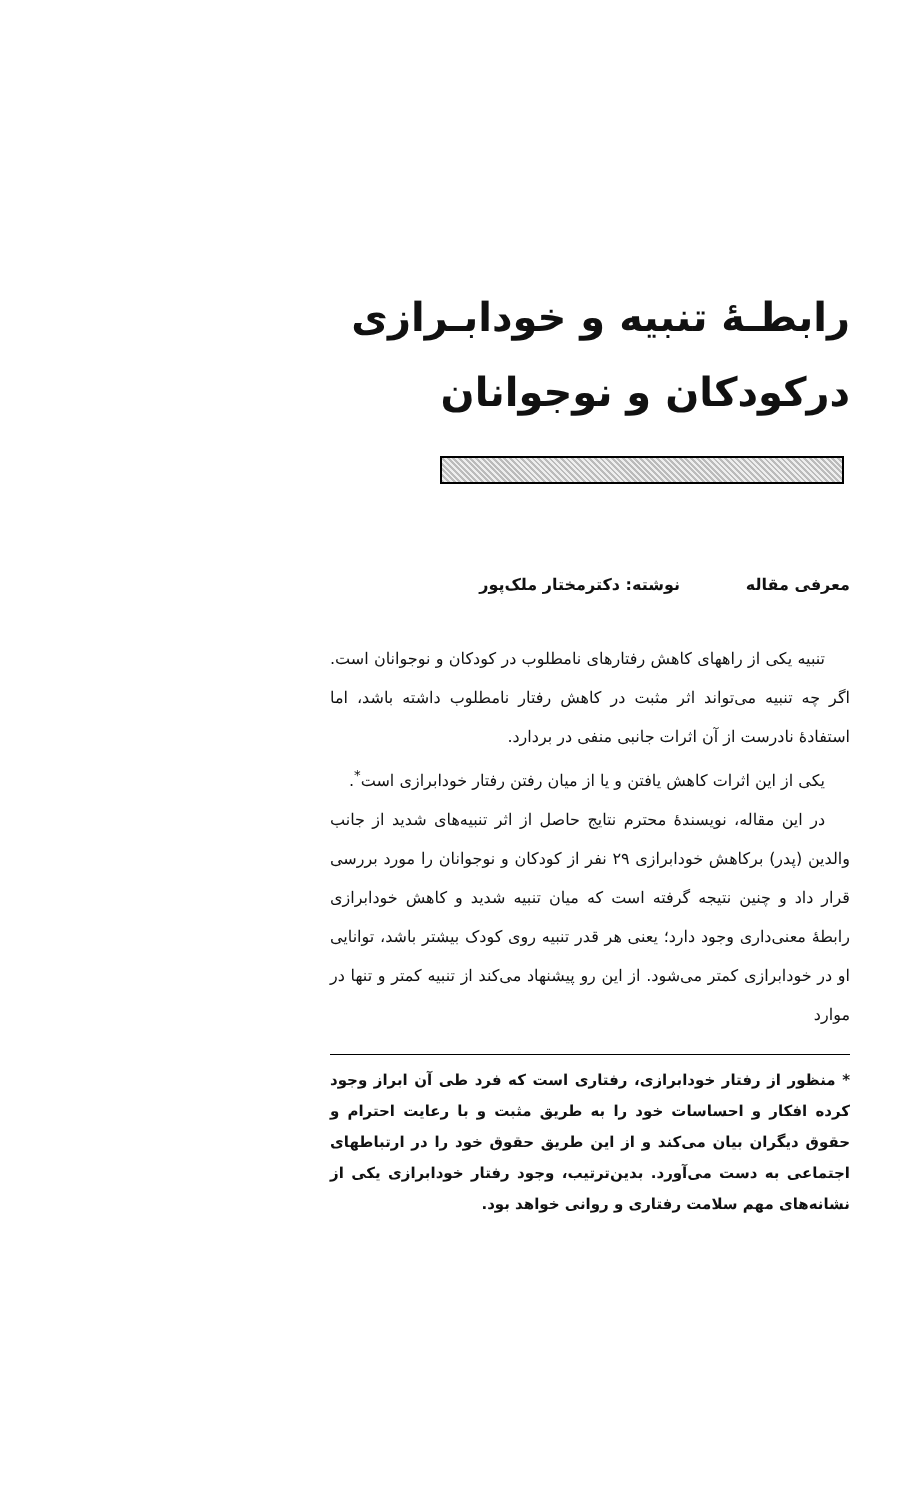رابطـهٔ تنبیه و خودابـرازی
درکودکان و نوجوانان
معرفی مقاله نوشته: دکترمختار ملک‌پور
تنبیه یکی از راههای کاهش رفتارهای نامطلوب در کودکان و نوجوانان است. اگر چه تنبیه می‌تواند اثر مثبت در کاهش رفتار نامطلوب داشته باشد، اما استفادهٔ نادرست از آن اثرات جانبی منفی در بردارد.
یکی از این اثرات کاهش یافتن و یا از میان رفتن رفتار خودابرازی است<sup>*</sup>.
در این مقاله، نویسندهٔ محترم نتایج حاصل از اثر تنبیه‌های شدید از جانب والدین (پدر) برکاهش خودابرازی ۲۹ نفر از کودکان و نوجوانان را مورد بررسی قرار داد و چنین نتیجه گرفته است که میان تنبیه شدید و کاهش خودابرازی رابطهٔ معنی‌داری وجود دارد؛ یعنی هر قدر تنبیه روی کودک بیشتر باشد، توانایی او در خودابرازی کمتر می‌شود. از این رو پیشنهاد می‌کند از تنبیه کمتر و تنها در موارد
* منظور از رفتار خودابرازی، رفتاری است که فرد طی آن ابراز وجود کرده افکار و احساسات خود را به طریق مثبت و با رعایت احترام و حقوق دیگران بیان می‌کند و از این طریق حقوق خود را در ارتباطهای اجتماعی به دست می‌آورد. بدین‌ترتیب، وجود رفتار خودابرازی یکی از نشانه‌های مهم سلامت رفتاری و روانی خواهد بود.